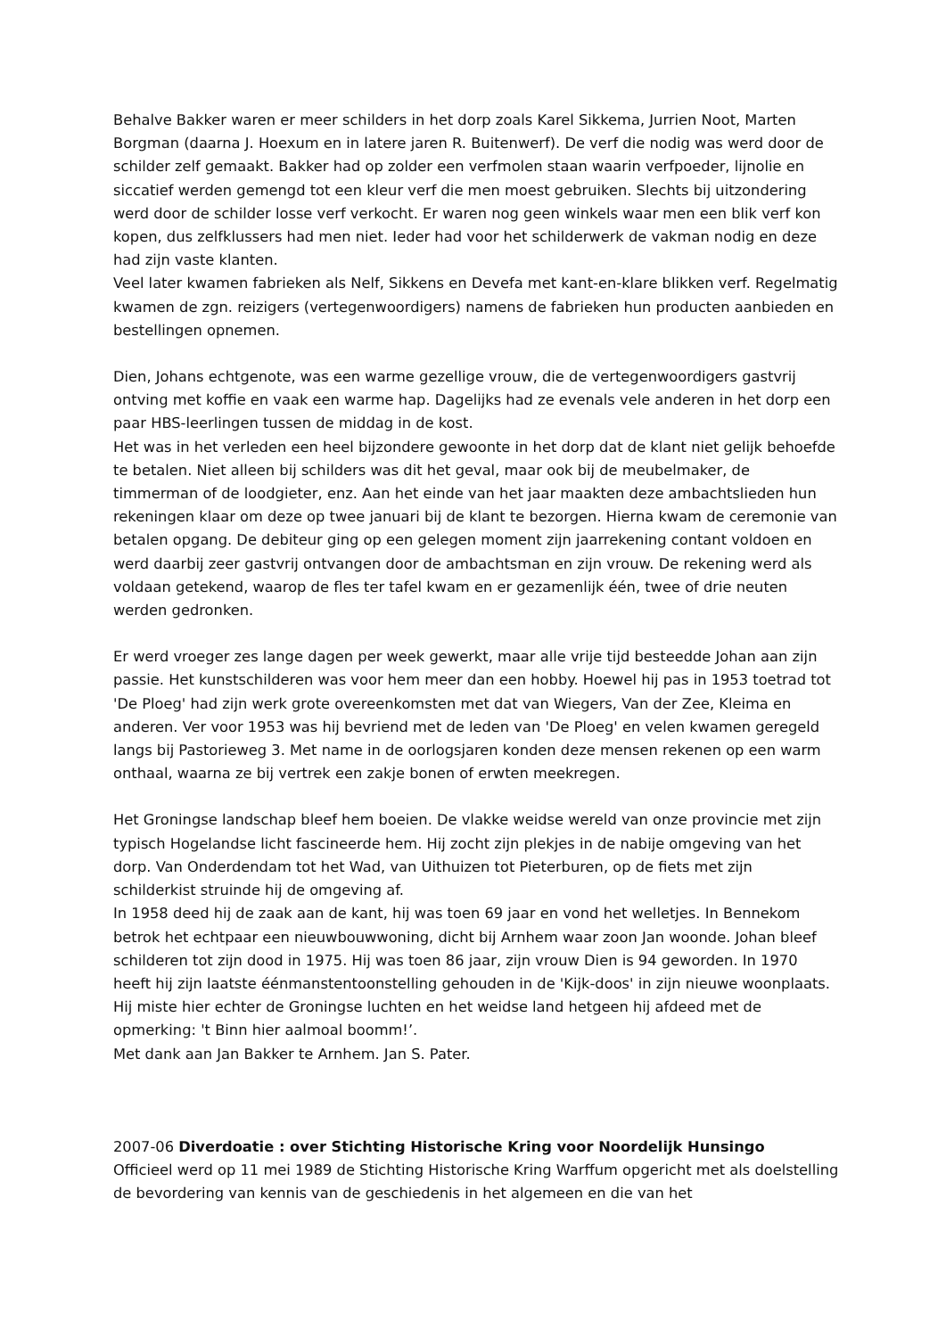Behalve Bakker waren er meer schilders in het dorp zoals Karel Sikkema, Jurrien Noot, Marten Borgman (daarna J. Hoexum en in latere jaren R. Buitenwerf). De verf die nodig was werd door de schilder zelf gemaakt. Bakker had op zolder een verfmolen staan waarin verfpoeder, lijnolie en siccatief werden gemengd tot een kleur verf die men moest gebruiken. Slechts bij uitzondering werd door de schilder losse verf verkocht. Er waren nog geen winkels waar men een blik verf kon kopen, dus zelfklussers had men niet. Ieder had voor het schilderwerk de vakman nodig en deze had zijn vaste klanten.
Veel later kwamen fabrieken als Nelf, Sikkens en Devefa met kant-en-klare blikken verf. Regelmatig kwamen de zgn. reizigers (vertegenwoordigers) namens de fabrieken hun producten aanbieden en bestellingen opnemen.
Dien, Johans echtgenote, was een warme gezellige vrouw, die de vertegenwoordigers gastvrij ontving met koffie en vaak een warme hap. Dagelijks had ze evenals vele anderen in het dorp een paar HBS-leerlingen tussen de middag in de kost.
Het was in het verleden een heel bijzondere gewoonte in het dorp dat de klant niet gelijk behoefde te betalen. Niet alleen bij schilders was dit het geval, maar ook bij de meubelmaker, de timmerman of de loodgieter, enz. Aan het einde van het jaar maakten deze ambachtslieden hun rekeningen klaar om deze op twee januari bij de klant te bezorgen. Hierna kwam de ceremonie van betalen opgang. De debiteur ging op een gelegen moment zijn jaarrekening contant voldoen en werd daarbij zeer gastvrij ontvangen door de ambachtsman en zijn vrouw. De rekening werd als voldaan getekend, waarop de fles ter tafel kwam en er gezamenlijk één, twee of drie neuten werden gedronken.
Er werd vroeger zes lange dagen per week gewerkt, maar alle vrije tijd besteedde Johan aan zijn passie. Het kunstschilderen was voor hem meer dan een hobby. Hoewel hij pas in 1953 toetrad tot 'De Ploeg' had zijn werk grote overeenkomsten met dat van Wiegers, Van der Zee, Kleima en anderen. Ver voor 1953 was hij bevriend met de leden van 'De Ploeg' en velen kwamen geregeld langs bij Pastorieweg 3. Met name in de oorlogsjaren konden deze mensen rekenen op een warm onthaal, waarna ze bij vertrek een zakje bonen of erwten meekregen.
Het Groningse landschap bleef hem boeien. De vlakke weidse wereld van onze provincie met zijn typisch Hogelandse licht fascineerde hem. Hij zocht zijn plekjes in de nabije omgeving van het dorp. Van Onderdendam tot het Wad, van Uithuizen tot Pieterburen, op de fiets met zijn schilderkist struinde hij de omgeving af.
In 1958 deed hij de zaak aan de kant, hij was toen 69 jaar en vond het welletjes. In Bennekom betrok het echtpaar een nieuwbouwwoning, dicht bij Arnhem waar zoon Jan woonde. Johan bleef schilderen tot zijn dood in 1975. Hij was toen 86 jaar, zijn vrouw Dien is 94 geworden. In 1970 heeft hij zijn laatste éénmanstentoonstelling gehouden in de 'Kijk-doos' in zijn nieuwe woonplaats. Hij miste hier echter de Groningse luchten en het weidse land hetgeen hij afdeed met de opmerking: 't Binn hier aalmoal boomm!’.
Met dank aan Jan Bakker te Arnhem. Jan S. Pater.
2007-06 Diverdoatie : over Stichting Historische Kring voor Noordelijk Hunsingo
Officieel werd op 11 mei 1989 de Stichting Historische Kring Warffum opgericht met als doelstelling de bevordering van kennis van de geschiedenis in het algemeen en die van het